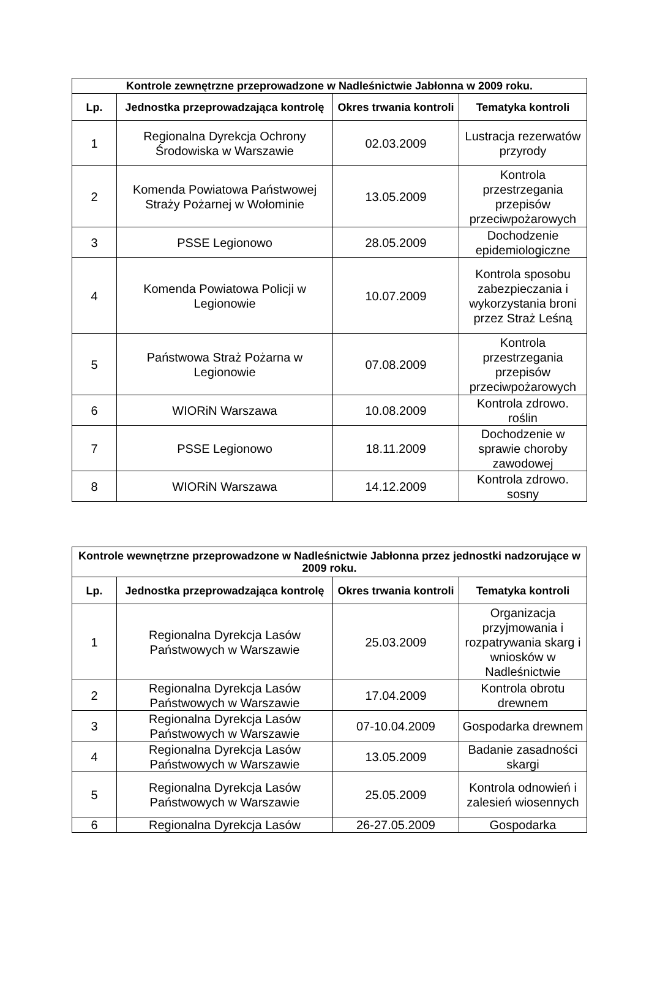| Kontrole zewnętrzne przeprowadzone w Nadleśnictwie Jabłonna w 2009 roku. | | | |
| --- | --- | --- | --- |
| Lp. | Jednostka przeprowadzająca kontrolę | Okres trwania kontroli | Tematyka kontroli |
| 1 | Regionalna Dyrekcja Ochrony Środowiska w Warszawie | 02.03.2009 | Lustracja rezerwatów przyrody |
| 2 | Komenda Powiatowa Państwowej Straży Pożarnej w Wołominie | 13.05.2009 | Kontrola przestrzegania przepisów przeciwpożarowych |
| 3 | PSSE Legionowo | 28.05.2009 | Dochodzenie epidemiologiczne |
| 4 | Komenda Powiatowa Policji w Legionowie | 10.07.2009 | Kontrola sposobu zabezpieczania i wykorzystania broni przez Straż Leśną |
| 5 | Państwowa Straż Pożarna w Legionowie | 07.08.2009 | Kontrola przestrzegania przepisów przeciwpożarowych |
| 6 | WIORiN Warszawa | 10.08.2009 | Kontrola zdrowo. roślin |
| 7 | PSSE Legionowo | 18.11.2009 | Dochodzenie w sprawie choroby zawodowej |
| 8 | WIORiN Warszawa | 14.12.2009 | Kontrola zdrowo. sosny |
| Kontrole wewnętrzne przeprowadzone w Nadleśnictwie Jabłonna przez jednostki nadzorujące w 2009 roku. | | | |
| --- | --- | --- | --- |
| Lp. | Jednostka przeprowadzająca kontrolę | Okres trwania kontroli | Tematyka kontroli |
| 1 | Regionalna Dyrekcja Lasów Państwowych w Warszawie | 25.03.2009 | Organizacja przyjmowania i rozpatrywania skarg i wniosków w Nadleśnictwie |
| 2 | Regionalna Dyrekcja Lasów Państwowych w Warszawie | 17.04.2009 | Kontrola obrotu drewnem |
| 3 | Regionalna Dyrekcja Lasów Państwowych w Warszawie | 07-10.04.2009 | Gospodarka drewnem |
| 4 | Regionalna Dyrekcja Lasów Państwowych w Warszawie | 13.05.2009 | Badanie zasadności skargi |
| 5 | Regionalna Dyrekcja Lasów Państwowych w Warszawie | 25.05.2009 | Kontrola odnowień i zalesień wiosennych |
| 6 | Regionalna Dyrekcja Lasów | 26-27.05.2009 | Gospodarka |